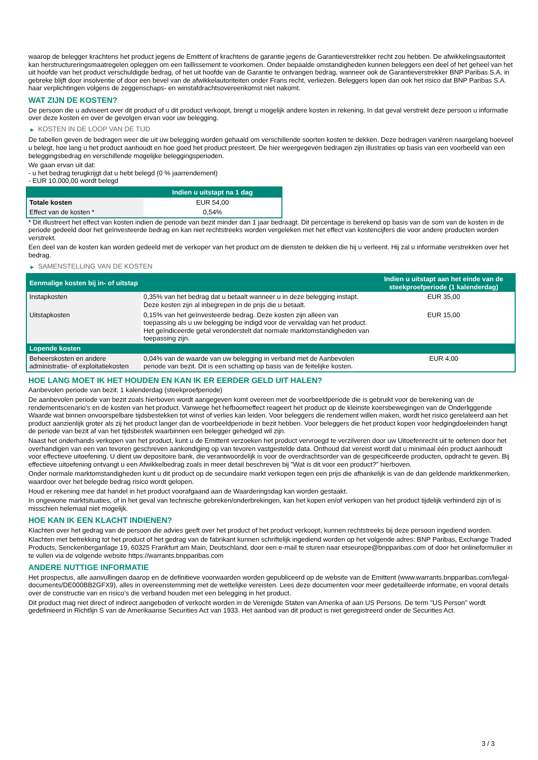waarop de belegger krachtens het product jegens de Emittent of krachtens de garantie jegens de Garantieverstrekker recht zou hebben. De afwikkelingsautoriteit kan herstructureringsmaatregelen opleggen om een faillissement te voorkomen. Onder bepaalde omstandigheden kunnen beleggers een deel of het geheel van het uit hoofde van het product verschuldigde bedrag, of het uit hoofde van de Garantie te ontvangen bedrag, wanneer ook de Garantieverstrekker BNP Paribas S.A. in gebreke blijft door insolventie of door een bevel van de afwikkelautoriteiten onder Frans recht, verliezen. Beleggers lopen dan ook het risico dat BNP Paribas S.A. haar verplichtingen volgens de zeggenschaps- en winstafdrachtsovereenkomst niet nakomt.
WAT ZIJN DE KOSTEN?
De persoon die u adviseert over dit product of u dit product verkoopt, brengt u mogelijk andere kosten in rekening. In dat geval verstrekt deze persoon u informatie over deze kosten en over de gevolgen ervan voor uw belegging.
▶ KOSTEN IN DE LOOP VAN DE TIJD
De tabellen geven de bedragen weer die uit uw belegging worden gehaald om verschillende soorten kosten te dekken. Deze bedragen variëren naargelang hoeveel u belegt, hoe lang u het product aanhoudt en hoe goed het product presteert. De hier weergegeven bedragen zijn illustraties op basis van een voorbeeld van een beleggingsbedrag en verschillende mogelijke beleggingsperioden.
We gaan ervan uit dat:
- u het bedrag terugkrijgt dat u hebt belegd (0 % jaarrendement)
- EUR 10.000,00 wordt belegd
| | Indien u uitstapt na 1 dag |
| --- | --- |
| Totale kosten | EUR 54,00 |
| Effect van de kosten * | 0,54% |
* Dit illustreert het effect van kosten indien de periode van bezit minder dan 1 jaar bedraagt. Dit percentage is berekend op basis van de som van de kosten in de periode gedeeld door het geïnvesteerde bedrag en kan niet rechtstreeks worden vergeleken met het effect van kostencijfers die voor andere producten worden verstrekt.
Een deel van de kosten kan worden gedeeld met de verkoper van het product om de diensten te dekken die hij u verleent. Hij zal u informatie verstrekken over het bedrag.
▶ SAMENSTELLING VAN DE KOSTEN
| Eenmalige kosten bij in- of uitstap | | Indien u uitstapt aan het einde van de steekproefperiode (1 kalenderdag) |
| --- | --- | --- |
| Instapkosten | 0,35% van het bedrag dat u betaalt wanneer u in deze belegging instapt. Deze kosten zijn al inbegrepen in de prijs die u betaalt. | EUR 35,00 |
| Uitstapkosten | 0,15% van het geïnvesteerde bedrag. Deze kosten zijn alleen van toepassing als u uw belegging be indigd voor de vervaldag van het product. Het geïndiceerde getal veronderstelt dat normale marktomstandigheden van toepassing zijn. | EUR 15,00 |
| Lopende kosten | | |
| Beheerskosten en andere administratie- of exploitatiekosten | 0,04% van de waarde van uw belegging in verband met de Aanbevolen periode van bezit. Dit is een schatting op basis van de feitelijke kosten. | EUR 4,00 |
HOE LANG MOET IK HET HOUDEN EN KAN IK ER EERDER GELD UIT HALEN?
Aanbevolen periode van bezit: 1 kalenderdag (steekproefperiode)
De aanbevolen periode van bezit zoals hierboven wordt aangegeven komt overeen met de voorbeeldperiode die is gebruikt voor de berekening van de rendementscenario's en de kosten van het product. Vanwege het hefboomeffect reageert het product op de kleinste koersbewegingen van de Onderliggende Waarde wat binnen onvoorspelbare tijdsbestekken tot winst of verlies kan leiden. Voor beleggers die rendement willen maken, wordt het risico gerelateerd aan het product aanzienlijk groter als zij het product langer dan de voorbeeldperiode in bezit hebben. Voor beleggers die het product kopen voor hedgingdoeleinden hangt de periode van bezit af van het tijdsbestek waarbinnen een belegger gehedged wil zijn.
Naast het onderhands verkopen van het product, kunt u de Emittent verzoeken het product vervroegd te verzilveren door uw Uitoefenrecht uit te oefenen door het overhandigen van een van tevoren geschreven aankondiging op van tevoren vastgestelde data. Onthoud dat vereist wordt dat u minimaal één product aanhoudt voor effectieve uitoefening. U dient uw depositoire bank, die verantwoordelijk is voor de overdrachtsorder van de gespecificeerde producten, opdracht te geven. Bij effectieve uitoefening ontvangt u een Afwikkelbedrag zoals in meer detail beschreven bij "Wat is dit voor een product?" hierboven.
Onder normale marktomstandigheden kunt u dit product op de secundaire markt verkopen tegen een prijs die afhankelijk is van de dan geldende marktkenmerken, waardoor over het belegde bedrag risico wordt gelopen.
Houd er rekening mee dat handel in het product voorafgaand aan de Waarderingsdag kan worden gestaakt.
In ongewone marktsituaties, of in het geval van technische gebreken/onderbrekingen, kan het kopen en/of verkopen van het product tijdelijk verhinderd zijn of is misschien helemaal niet mogelijk.
HOE KAN IK EEN KLACHT INDIENEN?
Klachten over het gedrag van de persoon die advies geeft over het product of het product verkoopt, kunnen rechtstreeks bij deze persoon ingediend worden.
Klachten met betrekking tot het product of het gedrag van de fabrikant kunnen schriftelijk ingediend worden op het volgende adres: BNP Paribas, Exchange Traded Products, Senckenberganlage 19, 60325 Frankfurt am Main, Deutschland, door een e-mail te sturen naar etseurope@bnpparibas.com of door het onlineformulier in te vullen via de volgende website https://warrants.bnpparibas.com
ANDERE NUTTIGE INFORMATIE
Het prospectus, alle aanvullingen daarop en de definitieve voorwaarden worden gepubliceerd op de website van de Emittent (www.warrants.bnpparibas.com/legal-documents/DE000BB2GFX9), alles in overeenstemming met de wettelijke vereisten. Lees deze documenten voor meer gedetailleerde informatie, en vooral details over de constructie van en risico’s die verband houden met een belegging in het product.
Dit product mag niet direct of indirect aangeboden of verkocht worden in de Verenigde Staten van Amerika of aan US Persons. De term "US Person" wordt gedefinieerd in Richtlijn S van de Amerikaanse Securities Act van 1933. Het aanbod van dit product is niet geregistreerd onder de Securities Act.
3 / 3